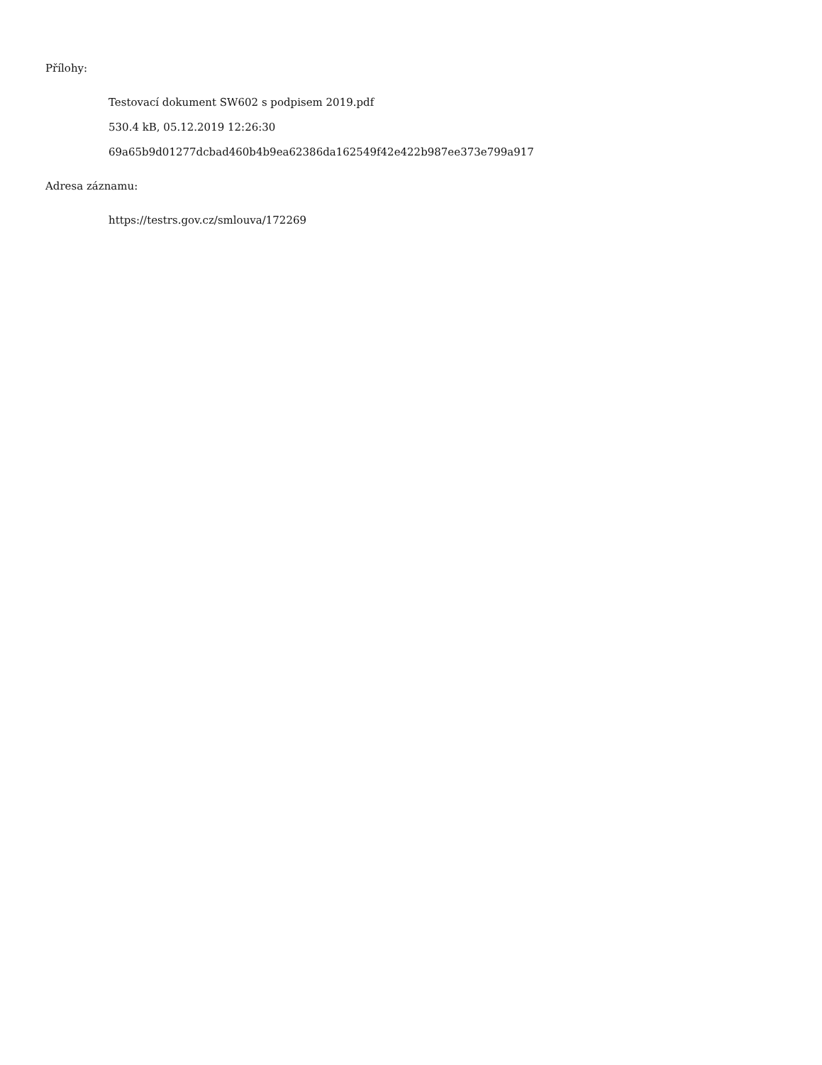Přílohy:
Testovací dokument SW602 s podpisem 2019.pdf
530.4 kB, 05.12.2019 12:26:30
69a65b9d01277dcbad460b4b9ea62386da162549f42e422b987ee373e799a917
Adresa záznamu:
https://testrs.gov.cz/smlouva/172269